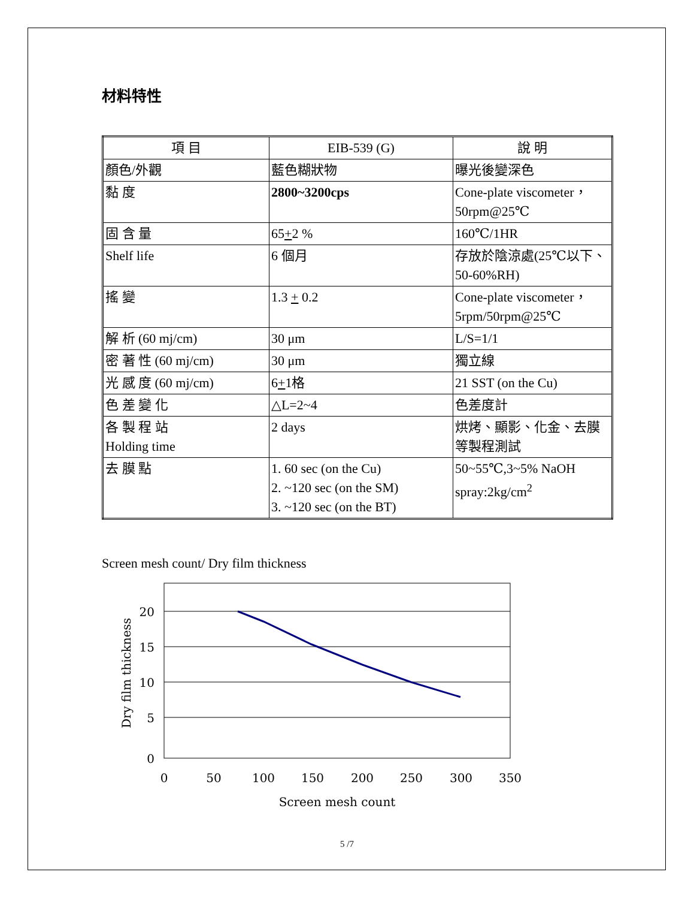材料特性
| 項 目 | EIB-539 (G) | 說 明 |
| --- | --- | --- |
| 顏色/外觀 | 藍色糊狀物 | 曝光後變深色 |
| 黏 度 | 2800~3200cps | Cone-plate viscometer，50rpm@25℃ |
| 固 含 量 | 65 + 2 % | 160℃/1HR |
| Shelf life | 6 個月 | 存放於陰涼處(25℃以下、50-60%RH) |
| 搖 變 | 1.3 + 0.2 | Cone-plate viscometer，5rpm/50rpm@25℃ |
| 解 析 (60 mj/cm) | 30 μm | L/S=1/1 |
| 密 著 性 (60 mj/cm) | 30 μm | 獨立線 |
| 光 感 度 (60 mj/cm) | 6 + 1格 | 21 SST (on the Cu) |
| 色 差 變 化 | △L=2~4 | 色差度計 |
| 各 製 程 站 Holding time | 2 days | 烘烤、顯影、化金、去膜等製程測試 |
| 去 膜 點 | 1. 60 sec (on the Cu) 2. ~120 sec (on the SM) 3. ~120 sec (on the BT) | 50~55℃,3~5% NaOH spray:2kg/cm<sup>2</sup> |
Screen mesh count/ Dry film thickness
20
15
10
5
0
0
50
100
150
200
250
300
350
Screen mesh count
Dry film thickness
5 /7